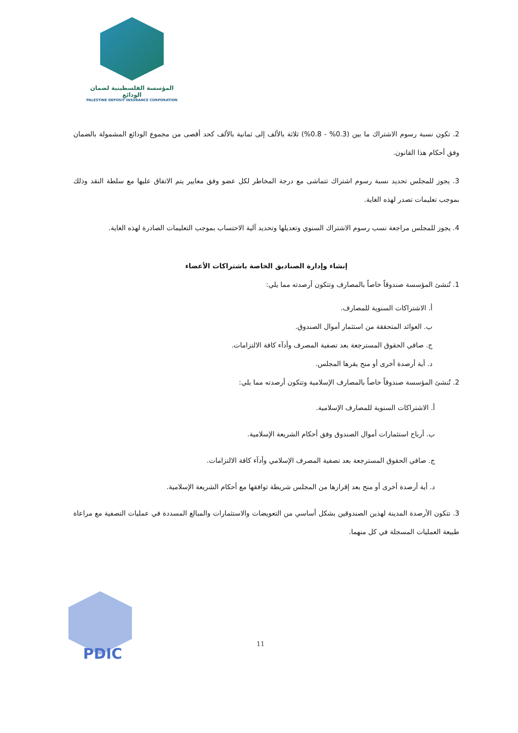المؤسسة الفلسطينية لضمان الودائع
PALESTINE DEPOSIT INSURANCE CORPORATION
2. تكون نسبة رسوم الاشتراك ما بين (0.3% - 0.8%) ثلاثة بالألف إلى ثمانية بالألف كحد أقصى من مجموع الودائع المشمولة بالضمان وفق أحكام هذا القانون.
3. يجوز للمجلس تحديد نسبة رسوم اشتراك تتماشى مع درجة المخاطر لكل عضو وفق معايير يتم الاتفاق عليها مع سلطة النقد وذلك بموجب تعليمات تصدر لهذه الغاية.
4. يجوز للمجلس مراجعة نسب رسوم الاشتراك السنوي وتعديلها وتحديد آلية الاحتساب بموجب التعليمات الصادرة لهذه الغاية.
إنشاء وإدارة الصناديق الخاصة باشتراكات الأعضاء
1. تُنشئ المؤسسة صندوقاً خاصاً بالمصارف وتتكون أرصدته مما يلي:
أ. الاشتراكات السنوية للمصارف.
ب. العوائد المتحققة من استثمار أموال الصندوق.
ج. صافي الحقوق المسترجعة بعد تصفية المصرف وأدآء كافة الالتزامات.
د. أية أرصدة أخرى أو منح يقرها المجلس.
2. تُنشئ المؤسسة صندوقاً خاصاً بالمصارف الإسلامية وتتكون أرصدته مما يلي:
أ. الاشتراكات السنوية للمصارف الإسلامية.
ب. أرباح استثمارات أموال الصندوق وفق أحكام الشريعة الإسلامية.
ج. صافي الحقوق المسترجعة بعد تصفية المصرف الإسلامي وأدآء كافة الالتزامات.
د. أية أرصدة أخرى أو منح بعد إقرارها من المجلس شريطة توافقها مع أحكام الشريعة الإسلامية.
3. تتكون الأرصدة المدينة لهذين الصندوقين بشكل أساسي من التعويضات والاستثمارات والمبالغ المسددة في عمليات التصفية مع مراعاة طبيعة العمليات المسجلة في كل منهما.
PDIC
11